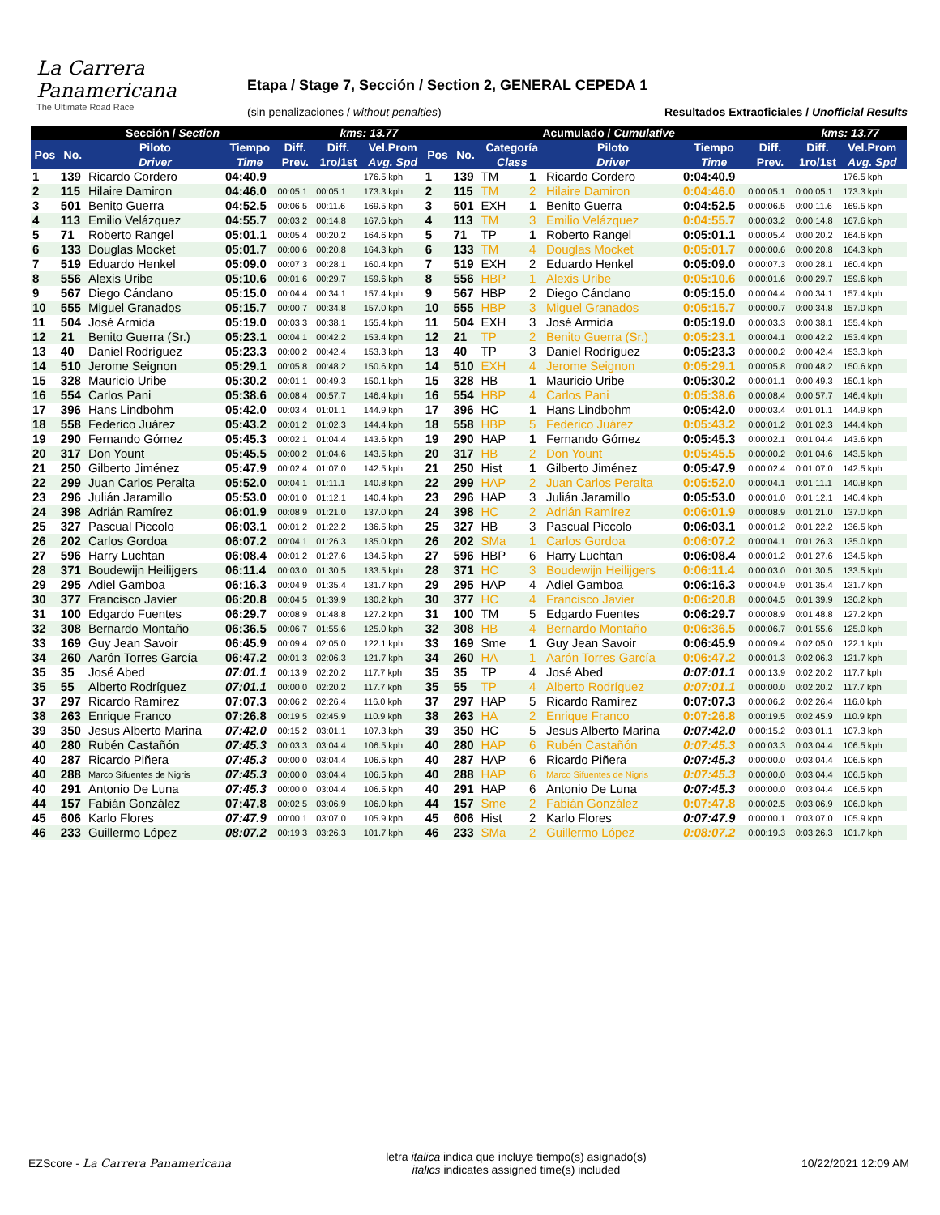La Carrera Panamericana
The Ultimate Road Race
Etapa / Stage 7, Sección / Section 2, GENERAL CEPEDA 1
(sin penalizaciones / without penalties) Resultados Extraoficiales / Unofficial Results
| Sección / Section | | | | | kms: 13.77 | | Acumulado / Cumulative | | | | | | | kms: 13.77 | | |
| --- | --- | --- | --- | --- | --- | --- | --- | --- | --- | --- | --- | --- | --- | --- | --- | --- |
| Pos | No. | Piloto Driver | Tiempo Time | Diff. Prev. | Diff. 1ro/1st | Vel.Prom Avg. Spd | Pos | No. | Categoría Class | | Piloto Driver | Tiempo Time | Diff. Prev. | Diff. 1ro/1st | Vel.Prom Avg. Spd | |
| 1 | 139 | Ricardo Cordero | 04:40.9 | | | 176.5 kph | 1 | 139 | TM | 1 | Ricardo Cordero | 0:04:40.9 | | | 176.5 kph | |
| 2 | 115 | Hilaire Damiron | 04:46.0 | 00:05.1 | 00:05.1 | 173.3 kph | 2 | 115 | TM | 2 | Hilaire Damiron | 0:04:46.0 | 0:00:05.1 | 0:00:05.1 | 173.3 kph | |
| 3 | 501 | Benito Guerra | 04:52.5 | 00:06.5 | 00:11.6 | 169.5 kph | 3 | 501 | EXH | 1 | Benito Guerra | 0:04:52.5 | 0:00:06.5 | 0:00:11.6 | 169.5 kph | |
| 4 | 113 | Emilio Velázquez | 04:55.7 | 00:03.2 | 00:14.8 | 167.6 kph | 4 | 113 | TM | 3 | Emilio Velázquez | 0:04:55.7 | 0:00:03.2 | 0:00:14.8 | 167.6 kph | |
| 5 | 71 | Roberto Rangel | 05:01.1 | 00:05.4 | 00:20.2 | 164.6 kph | 5 | 71 | TP | 1 | Roberto Rangel | 0:05:01.1 | 0:00:05.4 | 0:00:20.2 | 164.6 kph | |
| 6 | 133 | Douglas Mocket | 05:01.7 | 00:00.6 | 00:20.8 | 164.3 kph | 6 | 133 | TM | 4 | Douglas Mocket | 0:05:01.7 | 0:00:00.6 | 0:00:20.8 | 164.3 kph | |
| 7 | 519 | Eduardo Henkel | 05:09.0 | 00:07.3 | 00:28.1 | 160.4 kph | 7 | 519 | EXH | 2 | Eduardo Henkel | 0:05:09.0 | 0:00:07.3 | 0:00:28.1 | 160.4 kph | |
| 8 | 556 | Alexis Uribe | 05:10.6 | 00:01.6 | 00:29.7 | 159.6 kph | 8 | 556 | HBP | 1 | Alexis Uribe | 0:05:10.6 | 0:00:01.6 | 0:00:29.7 | 159.6 kph | |
| 9 | 567 | Diego Cándano | 05:15.0 | 00:04.4 | 00:34.1 | 157.4 kph | 9 | 567 | HBP | 2 | Diego Cándano | 0:05:15.0 | 0:00:04.4 | 0:00:34.1 | 157.4 kph | |
| 10 | 555 | Miguel Granados | 05:15.7 | 00:00.7 | 00:34.8 | 157.0 kph | 10 | 555 | HBP | 3 | Miguel Granados | 0:05:15.7 | 0:00:00.7 | 0:00:34.8 | 157.0 kph | |
| 11 | 504 | José Armida | 05:19.0 | 00:03.3 | 00:38.1 | 155.4 kph | 11 | 504 | EXH | 3 | José Armida | 0:05:19.0 | 0:00:03.3 | 0:00:38.1 | 155.4 kph | |
| 12 | 21 | Benito Guerra (Sr.) | 05:23.1 | 00:04.1 | 00:42.2 | 153.4 kph | 12 | 21 | TP | 2 | Benito Guerra (Sr.) | 0:05:23.1 | 0:00:04.1 | 0:00:42.2 | 153.4 kph | |
| 13 | 40 | Daniel Rodríguez | 05:23.3 | 00:00.2 | 00:42.4 | 153.3 kph | 13 | 40 | TP | 3 | Daniel Rodríguez | 0:05:23.3 | 0:00:00.2 | 0:00:42.4 | 153.3 kph | |
| 14 | 510 | Jerome Seignon | 05:29.1 | 00:05.8 | 00:48.2 | 150.6 kph | 14 | 510 | EXH | 4 | Jerome Seignon | 0:05:29.1 | 0:00:05.8 | 0:00:48.2 | 150.6 kph | |
| 15 | 328 | Mauricio Uribe | 05:30.2 | 00:01.1 | 00:49.3 | 150.1 kph | 15 | 328 | HB | 1 | Mauricio Uribe | 0:05:30.2 | 0:00:01.1 | 0:00:49.3 | 150.1 kph | |
| 16 | 554 | Carlos Pani | 05:38.6 | 00:08.4 | 00:57.7 | 146.4 kph | 16 | 554 | HBP | 4 | Carlos Pani | 0:05:38.6 | 0:00:08.4 | 0:00:57.7 | 146.4 kph | |
| 17 | 396 | Hans Lindbohm | 05:42.0 | 00:03.4 | 01:01.1 | 144.9 kph | 17 | 396 | HC | 1 | Hans Lindbohm | 0:05:42.0 | 0:00:03.4 | 0:01:01.1 | 144.9 kph | |
| 18 | 558 | Federico Juárez | 05:43.2 | 00:01.2 | 01:02.3 | 144.4 kph | 18 | 558 | HBP | 5 | Federico Juárez | 0:05:43.2 | 0:00:01.2 | 0:01:02.3 | 144.4 kph | |
| 19 | 290 | Fernando Gómez | 05:45.3 | 00:02.1 | 01:04.4 | 143.6 kph | 19 | 290 | HAP | 1 | Fernando Gómez | 0:05:45.3 | 0:00:02.1 | 0:01:04.4 | 143.6 kph | |
| 20 | 317 | Don Yount | 05:45.5 | 00:00.2 | 01:04.6 | 143.5 kph | 20 | 317 | HB | 2 | Don Yount | 0:05:45.5 | 0:00:00.2 | 0:01:04.6 | 143.5 kph | |
| 21 | 250 | Gilberto Jiménez | 05:47.9 | 00:02.4 | 01:07.0 | 142.5 kph | 21 | 250 | Hist | 1 | Gilberto Jiménez | 0:05:47.9 | 0:00:02.4 | 0:01:07.0 | 142.5 kph | |
| 22 | 299 | Juan Carlos Peralta | 05:52.0 | 00:04.1 | 01:11.1 | 140.8 kph | 22 | 299 | HAP | 2 | Juan Carlos Peralta | 0:05:52.0 | 0:00:04.1 | 0:01:11.1 | 140.8 kph | |
| 23 | 296 | Julián Jaramillo | 05:53.0 | 00:01.0 | 01:12.1 | 140.4 kph | 23 | 296 | HAP | 3 | Julián Jaramillo | 0:05:53.0 | 0:00:01.0 | 0:01:12.1 | 140.4 kph | |
| 24 | 398 | Adrián Ramírez | 06:01.9 | 00:08.9 | 01:21.0 | 137.0 kph | 24 | 398 | HC | 2 | Adrián Ramírez | 0:06:01.9 | 0:00:08.9 | 0:01:21.0 | 137.0 kph | |
| 25 | 327 | Pascual Piccolo | 06:03.1 | 00:01.2 | 01:22.2 | 136.5 kph | 25 | 327 | HB | 3 | Pascual Piccolo | 0:06:03.1 | 0:00:01.2 | 0:01:22.2 | 136.5 kph | |
| 26 | 202 | Carlos Gordoa | 06:07.2 | 00:04.1 | 01:26.3 | 135.0 kph | 26 | 202 | SMa | 1 | Carlos Gordoa | 0:06:07.2 | 0:00:04.1 | 0:01:26.3 | 135.0 kph | |
| 27 | 596 | Harry Luchtan | 06:08.4 | 00:01.2 | 01:27.6 | 134.5 kph | 27 | 596 | HBP | 6 | Harry Luchtan | 0:06:08.4 | 0:00:01.2 | 0:01:27.6 | 134.5 kph | |
| 28 | 371 | Boudewijn Heilijgers | 06:11.4 | 00:03.0 | 01:30.5 | 133.5 kph | 28 | 371 | HC | 3 | Boudewijn Heilijgers | 0:06:11.4 | 0:00:03.0 | 0:01:30.5 | 133.5 kph | |
| 29 | 295 | Adiel Gamboa | 06:16.3 | 00:04.9 | 01:35.4 | 131.7 kph | 29 | 295 | HAP | 4 | Adiel Gamboa | 0:06:16.3 | 0:00:04.9 | 0:01:35.4 | 131.7 kph | |
| 30 | 377 | Francisco Javier | 06:20.8 | 00:04.5 | 01:39.9 | 130.2 kph | 30 | 377 | HC | 4 | Francisco Javier | 0:06:20.8 | 0:00:04.5 | 0:01:39.9 | 130.2 kph | |
| 31 | 100 | Edgardo Fuentes | 06:29.7 | 00:08.9 | 01:48.8 | 127.2 kph | 31 | 100 | TM | 5 | Edgardo Fuentes | 0:06:29.7 | 0:00:08.9 | 0:01:48.8 | 127.2 kph | |
| 32 | 308 | Bernardo Montaño | 06:36.5 | 00:06.7 | 01:55.6 | 125.0 kph | 32 | 308 | HB | 4 | Bernardo Montaño | 0:06:36.5 | 0:00:06.7 | 0:01:55.6 | 125.0 kph | |
| 33 | 169 | Guy Jean Savoir | 06:45.9 | 00:09.4 | 02:05.0 | 122.1 kph | 33 | 169 | Sme | 1 | Guy Jean Savoir | 0:06:45.9 | 0:00:09.4 | 0:02:05.0 | 122.1 kph | |
| 34 | 260 | Aarón Torres García | 06:47.2 | 00:01.3 | 02:06.3 | 121.7 kph | 34 | 260 | HA | 1 | Aarón Torres García | 0:06:47.2 | 0:00:01.3 | 0:02:06.3 | 121.7 kph | |
| 35 | 35 | José Abed | 07:01.1 | 00:13.9 | 02:20.2 | 117.7 kph | 35 | 35 | TP | 4 | José Abed | 0:07:01.1 | 0:00:13.9 | 0:02:20.2 | 117.7 kph | |
| 35 | 55 | Alberto Rodríguez | 07:01.1 | 00:00.0 | 02:20.2 | 117.7 kph | 35 | 55 | TP | 4 | Alberto Rodríguez | 0:07:01.1 | 0:00:00.0 | 0:02:20.2 | 117.7 kph | |
| 37 | 297 | Ricardo Ramírez | 07:07.3 | 00:06.2 | 02:26.4 | 116.0 kph | 37 | 297 | HAP | 5 | Ricardo Ramírez | 0:07:07.3 | 0:00:06.2 | 0:02:26.4 | 116.0 kph | |
| 38 | 263 | Enrique Franco | 07:26.8 | 00:19.5 | 02:45.9 | 110.9 kph | 38 | 263 | HA | 2 | Enrique Franco | 0:07:26.8 | 0:00:19.5 | 0:02:45.9 | 110.9 kph | |
| 39 | 350 | Jesus Alberto Marina | 07:42.0 | 00:15.2 | 03:01.1 | 107.3 kph | 39 | 350 | HC | 5 | Jesus Alberto Marina | 0:07:42.0 | 0:00:15.2 | 0:03:01.1 | 107.3 kph | |
| 40 | 280 | Rubén Castañón | 07:45.3 | 00:03.3 | 03:04.4 | 106.5 kph | 40 | 280 | HAP | 6 | Rubén Castañón | 0:07:45.3 | 0:00:03.3 | 0:03:04.4 | 106.5 kph | |
| 40 | 287 | Ricardo Piñera | 07:45.3 | 00:00.0 | 03:04.4 | 106.5 kph | 40 | 287 | HAP | 6 | Ricardo Piñera | 0:07:45.3 | 0:00:00.0 | 0:03:04.4 | 106.5 kph | |
| 40 | 288 | Marco Sifuentes de Nigris | 07:45.3 | 00:00.0 | 03:04.4 | 106.5 kph | 40 | 288 | HAP | 6 | Marco Sifuentes de Nigris | 0:07:45.3 | 0:00:00.0 | 0:03:04.4 | 106.5 kph | |
| 40 | 291 | Antonio De Luna | 07:45.3 | 00:00.0 | 03:04.4 | 106.5 kph | 40 | 291 | HAP | 6 | Antonio De Luna | 0:07:45.3 | 0:00:00.0 | 0:03:04.4 | 106.5 kph | |
| 44 | 157 | Fabián González | 07:47.8 | 00:02.5 | 03:06.9 | 106.0 kph | 44 | 157 | Sme | 2 | Fabián González | 0:07:47.8 | 0:00:02.5 | 0:03:06.9 | 106.0 kph | |
| 45 | 606 | Karlo Flores | 07:47.9 | 00:00.1 | 03:07.0 | 105.9 kph | 45 | 606 | Hist | 2 | Karlo Flores | 0:07:47.9 | 0:00:00.1 | 0:03:07.0 | 105.9 kph | |
| 46 | 233 | Guillermo López | 08:07.2 | 00:19.3 | 03:26.3 | 101.7 kph | 46 | 233 | SMa | 2 | Guillermo López | 0:08:07.2 | 0:00:19.3 | 0:03:26.3 | 101.7 kph | |
EZScore - La Carrera Panamericana letra italica indica que incluye tiempo(s) asignado(s)
italics indicates assigned time(s) included 10/22/2021 12:09 AM